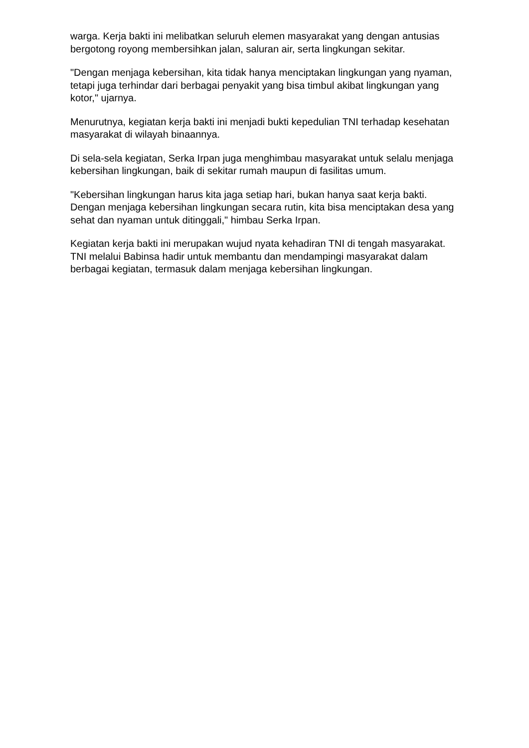warga. Kerja bakti ini melibatkan seluruh elemen masyarakat yang dengan antusias bergotong royong membersihkan jalan, saluran air, serta lingkungan sekitar.
"Dengan menjaga kebersihan, kita tidak hanya menciptakan lingkungan yang nyaman, tetapi juga terhindar dari berbagai penyakit yang bisa timbul akibat lingkungan yang kotor," ujarnya.
Menurutnya, kegiatan kerja bakti ini menjadi bukti kepedulian TNI terhadap kesehatan masyarakat di wilayah binaannya.
Di sela-sela kegiatan, Serka Irpan juga menghimbau masyarakat untuk selalu menjaga kebersihan lingkungan, baik di sekitar rumah maupun di fasilitas umum.
"Kebersihan lingkungan harus kita jaga setiap hari, bukan hanya saat kerja bakti. Dengan menjaga kebersihan lingkungan secara rutin, kita bisa menciptakan desa yang sehat dan nyaman untuk ditinggali," himbau Serka Irpan.
Kegiatan kerja bakti ini merupakan wujud nyata kehadiran TNI di tengah masyarakat. TNI melalui Babinsa hadir untuk membantu dan mendampingi masyarakat dalam berbagai kegiatan, termasuk dalam menjaga kebersihan lingkungan.